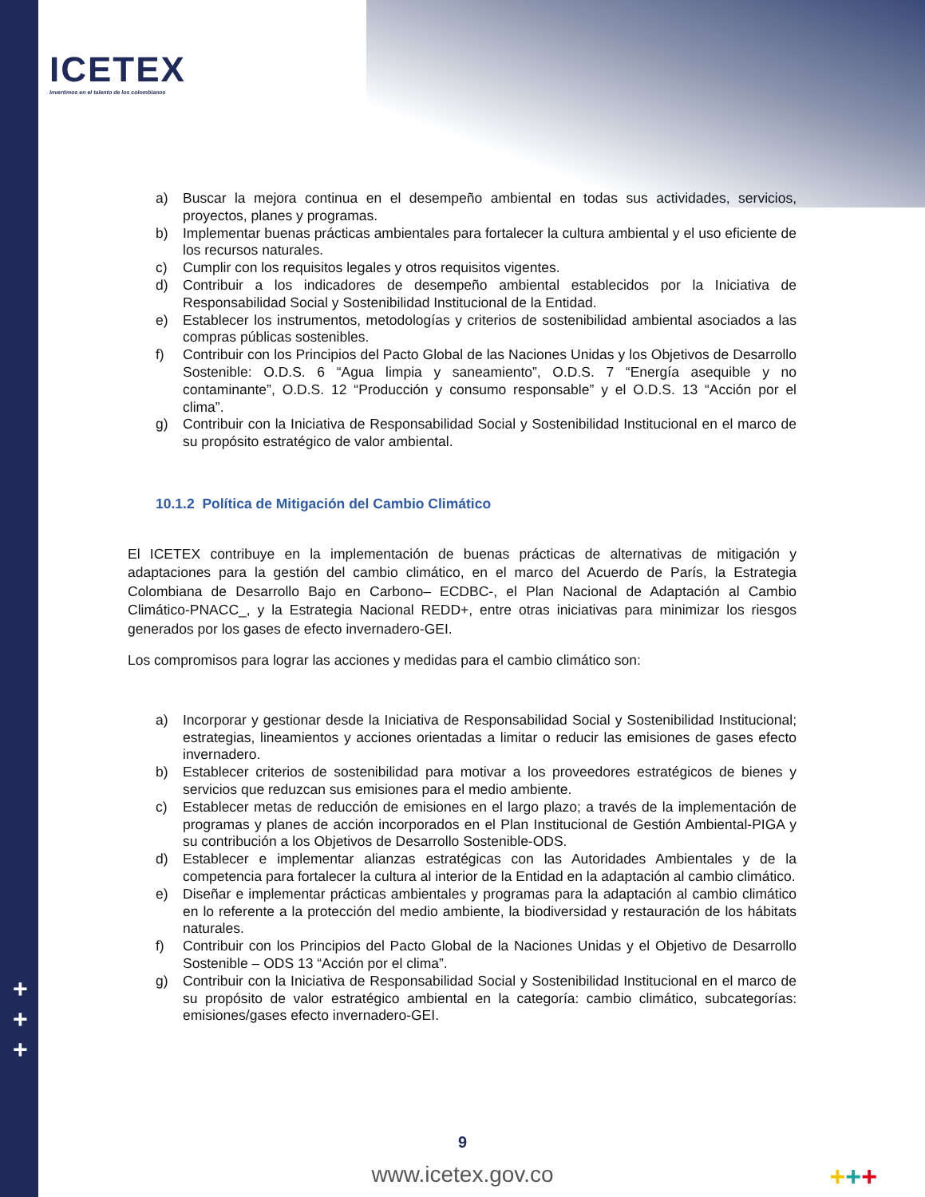ICETEX
Invertimos en el talento de los colombianos
a) Buscar la mejora continua en el desempeño ambiental en todas sus actividades, servicios, proyectos, planes y programas.
b) Implementar buenas prácticas ambientales para fortalecer la cultura ambiental y el uso eficiente de los recursos naturales.
c) Cumplir con los requisitos legales y otros requisitos vigentes.
d) Contribuir a los indicadores de desempeño ambiental establecidos por la Iniciativa de Responsabilidad Social y Sostenibilidad Institucional de la Entidad.
e) Establecer los instrumentos, metodologías y criterios de sostenibilidad ambiental asociados a las compras públicas sostenibles.
f) Contribuir con los Principios del Pacto Global de las Naciones Unidas y los Objetivos de Desarrollo Sostenible: O.D.S. 6 “Agua limpia y saneamiento”, O.D.S. 7 “Energía asequible y no contaminante”, O.D.S. 12 “Producción y consumo responsable” y el O.D.S. 13 “Acción por el clima”.
g) Contribuir con la Iniciativa de Responsabilidad Social y Sostenibilidad Institucional en el marco de su propósito estratégico de valor ambiental.
10.1.2 Política de Mitigación del Cambio Climático
El ICETEX contribuye en la implementación de buenas prácticas de alternativas de mitigación y adaptaciones para la gestión del cambio climático, en el marco del Acuerdo de París, la Estrategia Colombiana de Desarrollo Bajo en Carbono– ECDBC-, el Plan Nacional de Adaptación al Cambio Climático-PNACC_, y la Estrategia Nacional REDD+, entre otras iniciativas para minimizar los riesgos generados por los gases de efecto invernadero-GEI.
Los compromisos para lograr las acciones y medidas para el cambio climático son:
a) Incorporar y gestionar desde la Iniciativa de Responsabilidad Social y Sostenibilidad Institucional; estrategias, lineamientos y acciones orientadas a limitar o reducir las emisiones de gases efecto invernadero.
b) Establecer criterios de sostenibilidad para motivar a los proveedores estratégicos de bienes y servicios que reduzcan sus emisiones para el medio ambiente.
c) Establecer metas de reducción de emisiones en el largo plazo; a través de la implementación de programas y planes de acción incorporados en el Plan Institucional de Gestión Ambiental-PIGA y su contribución a los Objetivos de Desarrollo Sostenible-ODS.
d) Establecer e implementar alianzas estratégicas con las Autoridades Ambientales y de la competencia para fortalecer la cultura al interior de la Entidad en la adaptación al cambio climático.
e) Diseñar e implementar prácticas ambientales y programas para la adaptación al cambio climático en lo referente a la protección del medio ambiente, la biodiversidad y restauración de los hábitats naturales.
f) Contribuir con los Principios del Pacto Global de la Naciones Unidas y el Objetivo de Desarrollo Sostenible – ODS 13 “Acción por el clima”.
g) Contribuir con la Iniciativa de Responsabilidad Social y Sostenibilidad Institucional en el marco de su propósito de valor estratégico ambiental en la categoría: cambio climático, subcategorías: emisiones/gases efecto invernadero-GEI.
+
+
+
9
www.icetex.gov.co +++